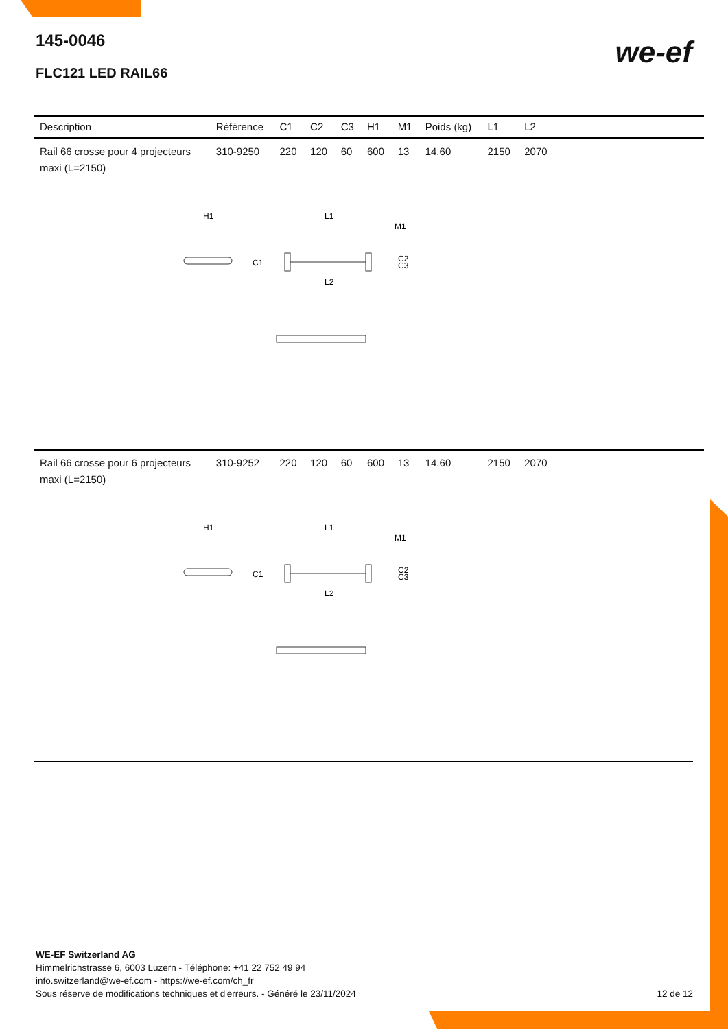145-0046
FLC121 LED RAIL66
we-ef
| Description | Référence | C1 | C2 | C3 | H1 | M1 | Poids (kg) | L1 | L2 | |
| --- | --- | --- | --- | --- | --- | --- | --- | --- | --- | --- |
| Rail 66 crosse pour 4 projecteurs maxi (L=2150) | 310-9250 | 220 | 120 | 60 | 600 | 13 | 14.60 | 2150 | 2070 | |
| H1 L1 M1 C1 C2 C3 L2 | | | | | | | | | | |
| Rail 66 crosse pour 6 projecteurs maxi (L=2150) | 310-9252 | 220 | 120 | 60 | 600 | 13 | 14.60 | 2150 | 2070 | |
| H1 L1 M1 C1 C2 C3 L2 | | | | | | | | | | |
WE-EF Switzerland AG
Himmelrichstrasse 6, 6003 Luzern - Téléphone: +41 22 752 49 94
info.switzerland@we-ef.com - https://we-ef.com/ch_fr
Sous réserve de modifications techniques et d'erreurs. - Généré le 23/11/2024 12 de 12